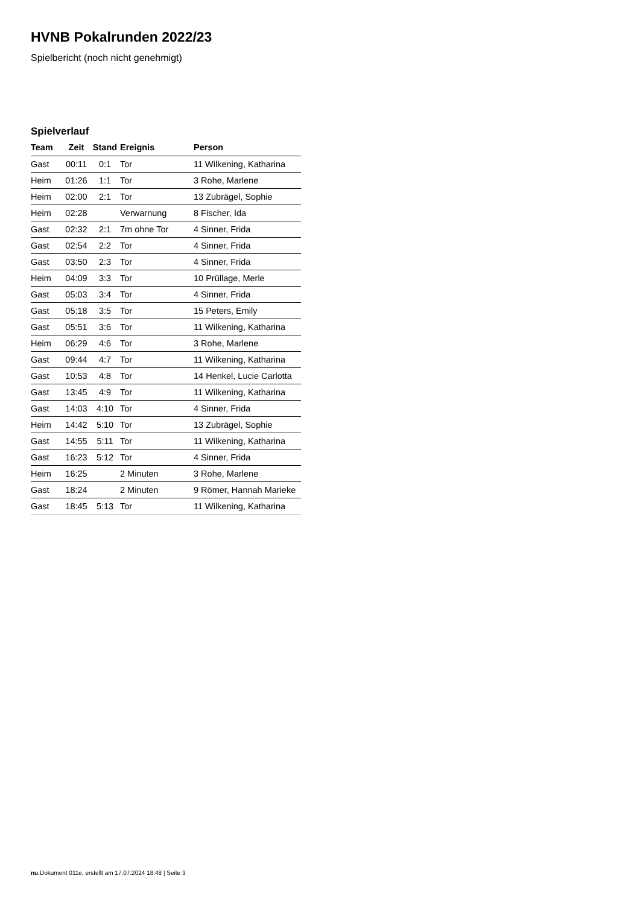HVNB Pokalrunden 2022/23
Spielbericht (noch nicht genehmigt)
Spielverlauf
| Team | Zeit | Stand | Ereignis | Person |
| --- | --- | --- | --- | --- |
| Gast | 00:11 | 0:1 | Tor | 11 Wilkening, Katharina |
| Heim | 01:26 | 1:1 | Tor | 3 Rohe, Marlene |
| Heim | 02:00 | 2:1 | Tor | 13 Zubrägel, Sophie |
| Heim | 02:28 | | Verwarnung | 8 Fischer, Ida |
| Gast | 02:32 | 2:1 | 7m ohne Tor | 4 Sinner, Frida |
| Gast | 02:54 | 2:2 | Tor | 4 Sinner, Frida |
| Gast | 03:50 | 2:3 | Tor | 4 Sinner, Frida |
| Heim | 04:09 | 3:3 | Tor | 10 Prüllage, Merle |
| Gast | 05:03 | 3:4 | Tor | 4 Sinner, Frida |
| Gast | 05:18 | 3:5 | Tor | 15 Peters, Emily |
| Gast | 05:51 | 3:6 | Tor | 11 Wilkening, Katharina |
| Heim | 06:29 | 4:6 | Tor | 3 Rohe, Marlene |
| Gast | 09:44 | 4:7 | Tor | 11 Wilkening, Katharina |
| Gast | 10:53 | 4:8 | Tor | 14 Henkel, Lucie Carlotta |
| Gast | 13:45 | 4:9 | Tor | 11 Wilkening, Katharina |
| Gast | 14:03 | 4:10 | Tor | 4 Sinner, Frida |
| Heim | 14:42 | 5:10 | Tor | 13 Zubrägel, Sophie |
| Gast | 14:55 | 5:11 | Tor | 11 Wilkening, Katharina |
| Gast | 16:23 | 5:12 | Tor | 4 Sinner, Frida |
| Heim | 16:25 | | 2 Minuten | 3 Rohe, Marlene |
| Gast | 18:24 | | 2 Minuten | 9 Römer, Hannah Marieke |
| Gast | 18:45 | 5:13 | Tor | 11 Wilkening, Katharina |
nu.Dokument 011e, erstellt am 17.07.2024 18:48 | Seite 3